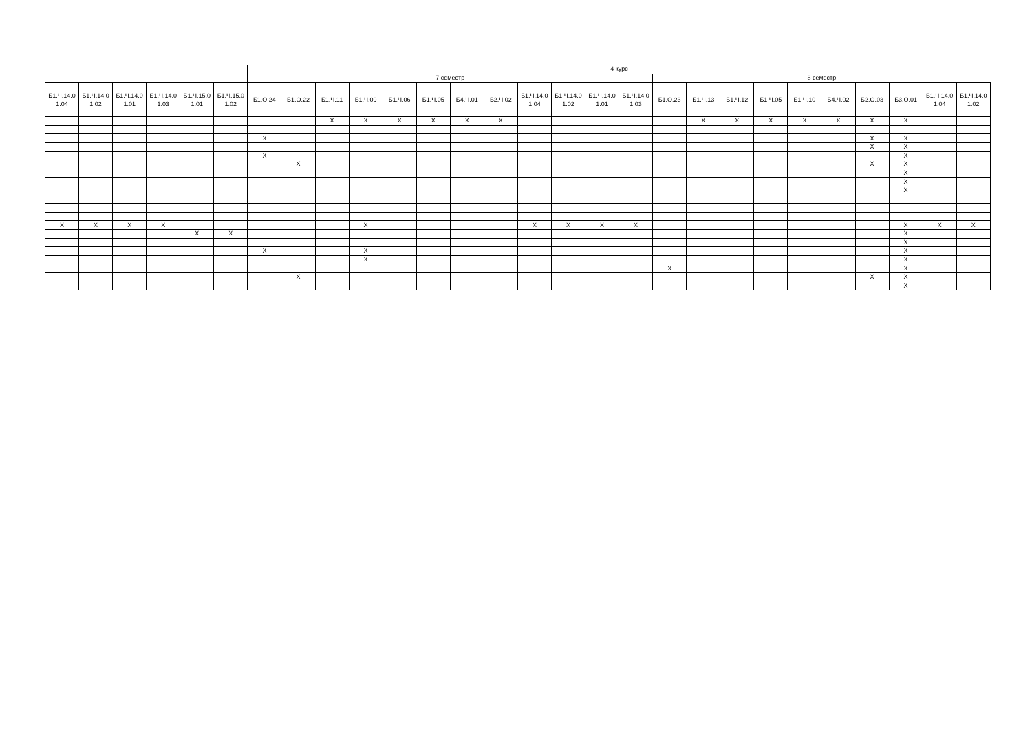| | | | | | | 4 курс | | | | | | | | | | | | | | | | | | | | | |
| | | | | | | 7 семестр | | | | | | | | | | | | 8 семестр | | | | | | | | | |
| Б1.Ч.14.0 1.04 | Б1.Ч.14.0 1.02 | Б1.Ч.14.0 1.01 | Б1.Ч.14.0 1.03 | Б1.Ч.15.0 1.01 | Б1.Ч.15.0 1.02 | Б1.О.24 | Б1.О.22 | Б1.Ч.11 | Б1.Ч.09 | Б1.Ч.06 | Б1.Ч.05 | Б4.Ч.01 | Б2.Ч.02 | Б1.Ч.14.0 1.04 | Б1.Ч.14.0 1.02 | Б1.Ч.14.0 1.01 | Б1.Ч.14.0 1.03 | Б1.О.23 | Б1.Ч.13 | Б1.Ч.12 | Б1.Ч.05 | Б1.Ч.10 | Б4.Ч.02 | Б2.О.03 | Б3.О.01 | Б1.Ч.14.0 1.04 | Б1.Ч.14.0 1.02 |
| | | | | | | | | X | X | X | X | X | X | | | | | | X | X | X | X | X | X | X | | |
| | | | | | | X | | | | | | | | | | | | | | | | | | X | X | | |
| | | | | | | | | | | | | | | | | | | | | | | | | X | X | | |
| | | | | | | X | | | | | | | | | | | | | | | | | | | X | | |
| | | | | | | | X | | | | | | | | | | | | | | | | | X | X | | |
| | | | | | | | | | | | | | | | | | | | | | | | | | X | | |
| | | | | | | | | | | | | | | | | | | | | | | | | | X | | |
| | | | | | | | | | | | | | | | | | | | | | | | | | X | | |
| X | X | X | X | | | | | | X | | | | | X | X | X | X | | | | | | | | X | X | X |
| | | | | X | X | | | | | | | | | | | | | | | | | | | | X | | |
| | | | | | | | | | | | | | | | | | | | | | | | | | X | | |
| | | | | | | X | | | X | | | | | | | | | | | | | | | | X | | |
| | | | | | | | | | X | | | | | | | | | | | | | | | | X | | |
| | | | | | | | | | | | | | | | | | | X | | | | | | | X | | |
| | | | | | | | X | | | | | | | | | | | | | | | | | X | X | | |
| | | | | | | | | | | | | | | | | | | | | | | | | | X | | |